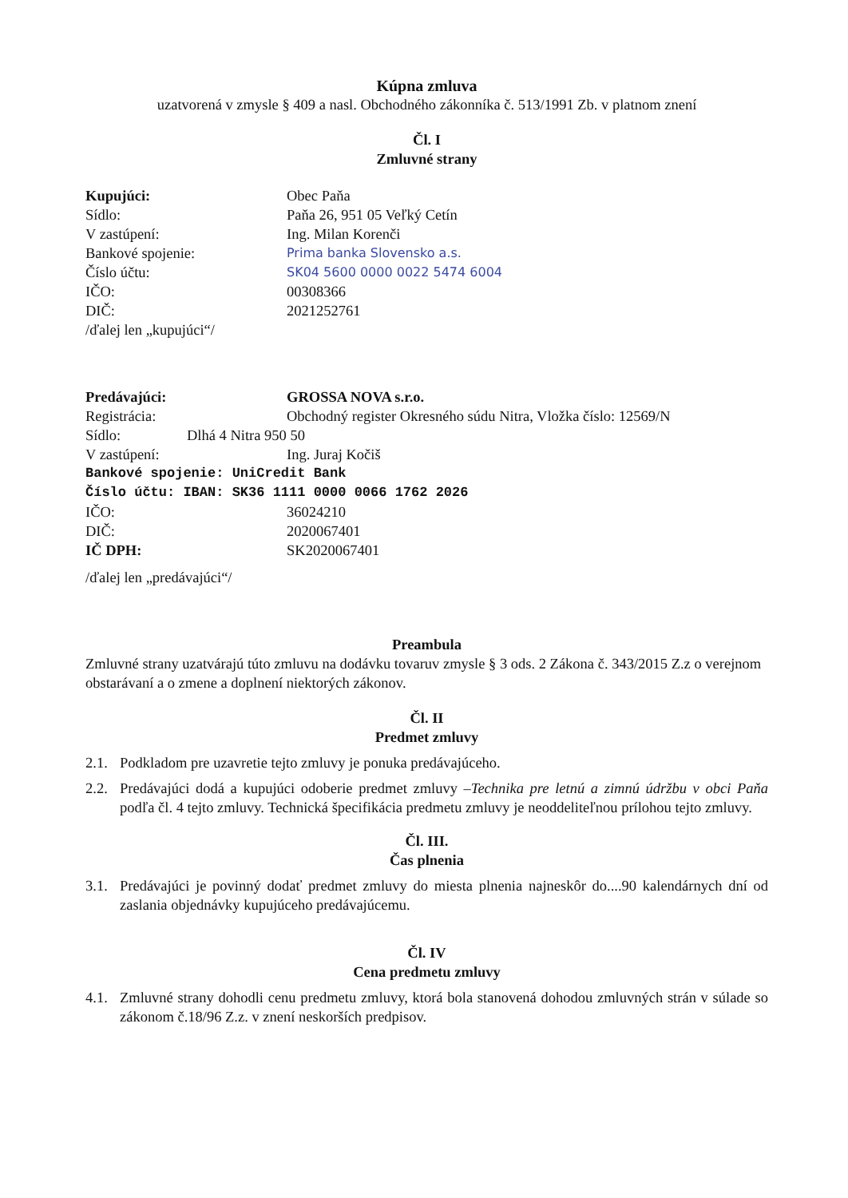Kúpna zmluva
uzatvorená v zmysle § 409 a nasl. Obchodného zákonníka č. 513/1991 Zb. v platnom znení
Čl. I
Zmluvné strany
Kupujúci: Obec Paňa
Sídlo: Paňa 26, 951 05 Veľký Cetín
V zastúpení: Ing. Milan Korenči
Bankové spojenie:
Prima banka Slovensko a.s.
Číslo účtu:
SK04 5600 0000 0022 5474 6004
IČO: 00308366
DIČ: 2021252761
/ďalej len „kupujúci“/
Predávajúci: GROSSA NOVA s.r.o.
Registrácia: Obchodný register Okresného súdu Nitra, Vložka číslo: 12569/N
Sídlo: Dlhá 4 Nitra 950 50
V zastúpení: Ing. Juraj Kočiš
Bankové spojenie: UniCredit Bank
Číslo účtu: IBAN: SK36 1111 0000 0066 1762 2026
IČO: 36024210
DIČ: 2020067401
IČ DPH: SK2020067401
/ďalej len „predávajúci“/
Preambula
Zmluvné strany uzatvárajú túto zmluvu na dodávku tovaruv zmysle § 3 ods. 2 Zákona č. 343/2015 Z.z o verejnom obstarávaní a o zmene a doplnení niektorých zákonov.
Čl. II
Predmet zmluvy
2.1. Podkladom pre uzavretie tejto zmluvy je ponuka predávajúceho.
2.2. Predávajúci dodá a kupujúci odoberie predmet zmluvy –Technika pre letnú a zimnú údržbu v obci Paňa podľa čl. 4 tejto zmluvy. Technická špecifikácia predmetu zmluvy je neoddeliteľnou prílohou tejto zmluvy.
Čl. III.
Čas plnenia
3.1. Predávajúci je povinný dodať predmet zmluvy do miesta plnenia najneskôr do....90 kalendárnych dní od zaslania objednávky kupujúceho predávajúcemu.
Čl. IV
Cena predmetu zmluvy
4.1. Zmluvné strany dohodli cenu predmetu zmluvy, ktorá bola stanovená dohodou zmluvných strán v súlade so zákonom č.18/96 Z.z. v znení neskorších predpisov.